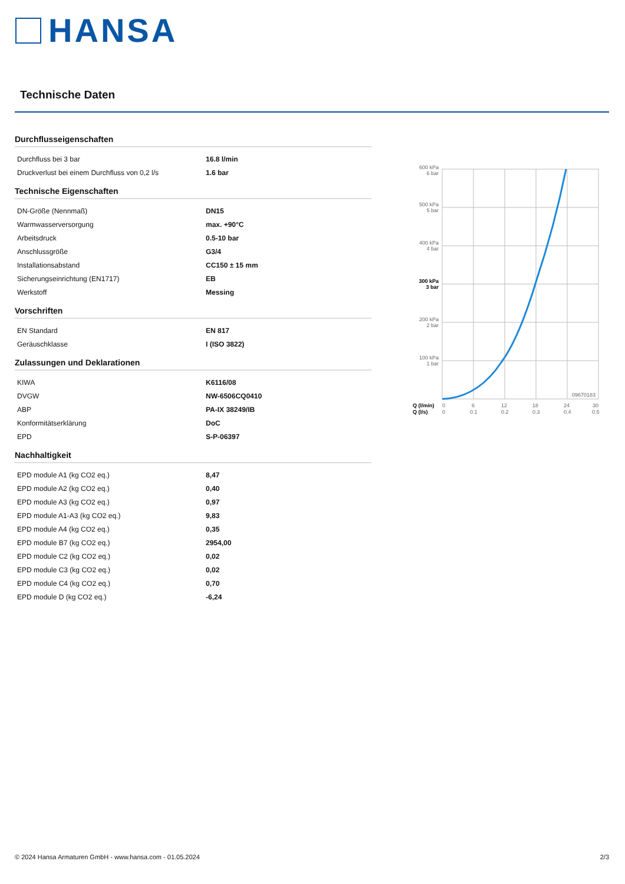HANSA
Technische Daten
Durchflusseigenschaften
| Durchfluss bei 3 bar | 16.8 l/min |
| Druckverlust bei einem Durchfluss von 0,2 l/s | 1.6 bar |
Technische Eigenschaften
| DN-Größe (Nennmaß) | DN15 |
| Warmwasserversorgung | max. +90°C |
| Arbeitsdruck | 0.5-10 bar |
| Anschlussgröße | G3/4 |
| Installationsabstand | CC150 ± 15 mm |
| Sicherungseinrichtung (EN1717) | EB |
| Werkstoff | Messing |
Vorschriften
| EN Standard | EN 817 |
| Geräuschklasse | I (ISO 3822) |
Zulassungen und Deklarationen
| KIWA | K6116/08 |
| DVGW | NW-6506CQ0410 |
| ABP | PA-IX 38249/IB |
| Konformitätserklärung | DoC |
| EPD | S-P-06397 |
Nachhaltigkeit
| EPD module A1 (kg CO2 eq.) | 8,47 |
| EPD module A2 (kg CO2 eq.) | 0,40 |
| EPD module A3 (kg CO2 eq.) | 0,97 |
| EPD module A1-A3 (kg CO2 eq.) | 9,83 |
| EPD module A4 (kg CO2 eq.) | 0,35 |
| EPD module B7 (kg CO2 eq.) | 2954,00 |
| EPD module C2 (kg CO2 eq.) | 0,02 |
| EPD module C3 (kg CO2 eq.) | 0,02 |
| EPD module C4 (kg CO2 eq.) | 0,70 |
| EPD module D (kg CO2 eq.) | -6,24 |
600 kPa
6 bar
500 kPa
5 bar
400 kPa
4 bar
300 kPa
3 bar
200 kPa
2 bar
100 kPa
1 bar
09670183
Q (l/min)
Q (l/s)
0
0
6
0.1
12
0.2
18
0.3
24
0.4
30
0.5
© 2024 Hansa Armaturen GmbH - www.hansa.com - 01.05.2024 2/3